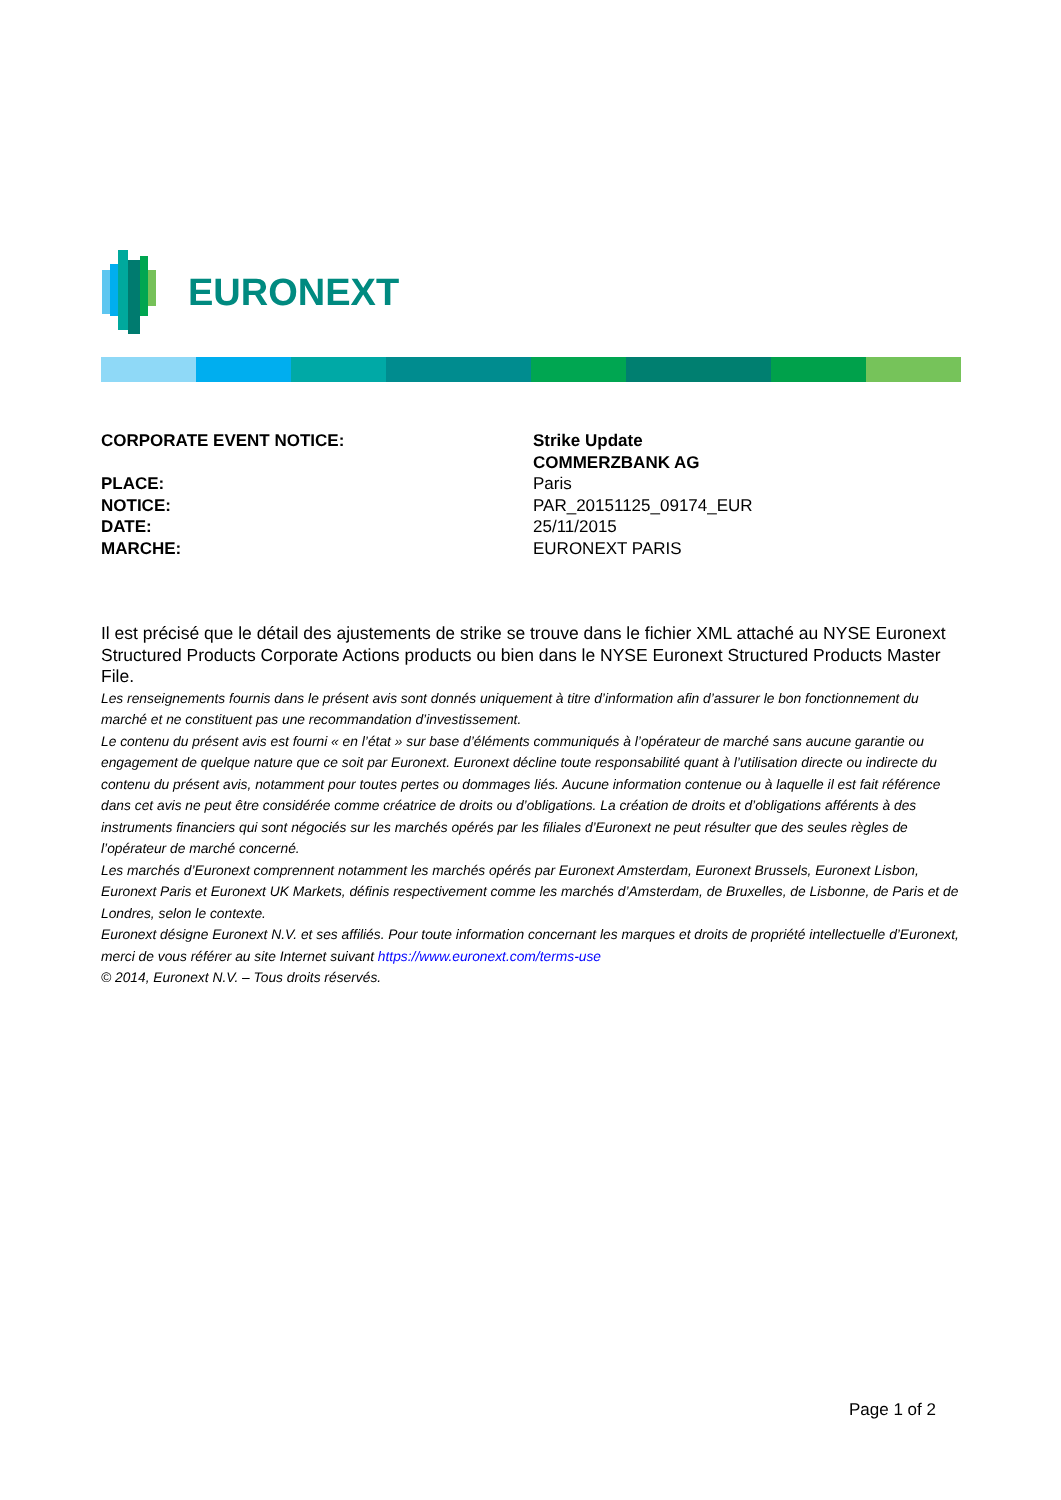EURONEXT
CORPORATE EVENT NOTICE: Strike Update
COMMERZBANK AG
PLACE: Paris
NOTICE: PAR_20151125_09174_EUR
DATE: 25/11/2015
MARCHE: EURONEXT PARIS
Il est précisé que le détail des ajustements de strike se trouve dans le fichier XML attaché au NYSE Euronext Structured Products Corporate Actions products ou bien dans le NYSE Euronext Structured Products Master File.
Les renseignements fournis dans le présent avis sont donnés uniquement à titre d’information afin d’assurer le bon fonctionnement du marché et ne constituent pas une recommandation d’investissement.
Le contenu du présent avis est fourni « en l’état » sur base d’éléments communiqués à l’opérateur de marché sans aucune garantie ou engagement de quelque nature que ce soit par Euronext. Euronext décline toute responsabilité quant à l’utilisation directe ou indirecte du contenu du présent avis, notamment pour toutes pertes ou dommages liés. Aucune information contenue ou à laquelle il est fait référence dans cet avis ne peut être considérée comme créatrice de droits ou d’obligations. La création de droits et d’obligations afférents à des instruments financiers qui sont négociés sur les marchés opérés par les filiales d’Euronext ne peut résulter que des seules règles de l’opérateur de marché concerné.
Les marchés d’Euronext comprennent notamment les marchés opérés par Euronext Amsterdam, Euronext Brussels, Euronext Lisbon, Euronext Paris et Euronext UK Markets, définis respectivement comme les marchés d’Amsterdam, de Bruxelles, de Lisbonne, de Paris et de Londres, selon le contexte.
Euronext désigne Euronext N.V. et ses affiliés. Pour toute information concernant les marques et droits de propriété intellectuelle d’Euronext, merci de vous référer au site Internet suivant https://www.euronext.com/terms-use
© 2014, Euronext N.V. – Tous droits réservés.
Page 1 of 2